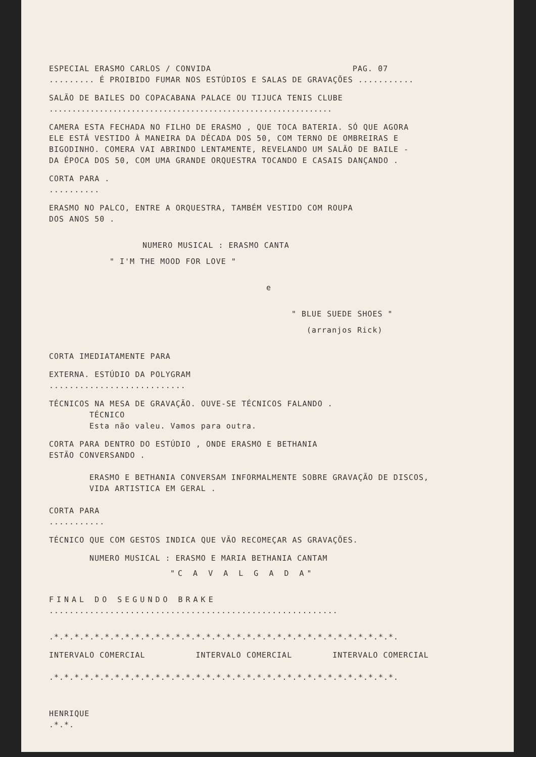ESPECIAL ERASMO CARLOS / CONVIDA PAG. 07
......... É PROIBIDO FUMAR NOS ESTÚDIOS E SALAS DE GRAVAÇÕES ...........
SALÃO DE BAILES DO COPACABANA PALACE OU TIJUCA TENIS CLUBE
..............................................................
CAMERA ESTA FECHADA NO FILHO DE ERASMO , QUE TOCA BATERIA. SÓ QUE AGORA
ELE ESTÁ VESTIDO À MANEIRA DA DÉCADA DOS 50, COM TERNO DE OMBREIRAS E
BIGODINHO. COMERA VAI ABRINDO LENTAMENTE, REVELANDO UM SALÃO DE BAILE -
DA ÉPOCA DOS 50, COM UMA GRANDE ORQUESTRA TOCANDO E CASAIS DANÇANDO .
CORTA PARA .
..........
ERASMO NO PALCO, ENTRE A ORQUESTRA, TAMBÉM VESTIDO COM ROUPA
DOS ANOS 50 .
NUMERO MUSICAL : ERASMO CANTA
" I'M THE MOOD FOR LOVE "
e
" BLUE SUEDE SHOES "
(arranjos Rick)
CORTA IMEDIATAMENTE PARA
EXTERNA. ESTÚDIO DA POLYGRAM
...........................
TÉCNICOS NA MESA DE GRAVAÇÃO. OUVE-SE TÉCNICOS FALANDO .
TÉCNICO
Esta não valeu. Vamos para outra.
CORTA PARA DENTRO DO ESTÚDIO , ONDE ERASMO E BETHANIA
ESTÃO CONVERSANDO .
ERASMO E BETHANIA CONVERSAM INFORMALMENTE SOBRE GRAVAÇÃO DE DISCOS,
VIDA ARTISTICA EM GERAL .
CORTA PARA
...........
TÉCNICO QUE COM GESTOS INDICA QUE VÃO RECOMEÇAR AS GRAVAÇÕES.
NUMERO MUSICAL : ERASMO E MARIA BETHANIA CANTAM
"C A V A L G A D A"
FINAL DO SEGUNDO BRAKE
.........................................................
.*.*.*.*.*.*.*.*.*.*.*.*.*.*.*.*.*.*.*.*.*.*.*.*.*.*.*.*.*.*.*.*.*.*.
INTERVALO COMERCIAL INTERVALO COMERCIAL INTERVALO COMERCIAL
.*.*.*.*.*.*.*.*.*.*.*.*.*.*.*.*.*.*.*.*.*.*.*.*.*.*.*.*.*.*.*.*.*.*.
HENRIQUE
.*.*.